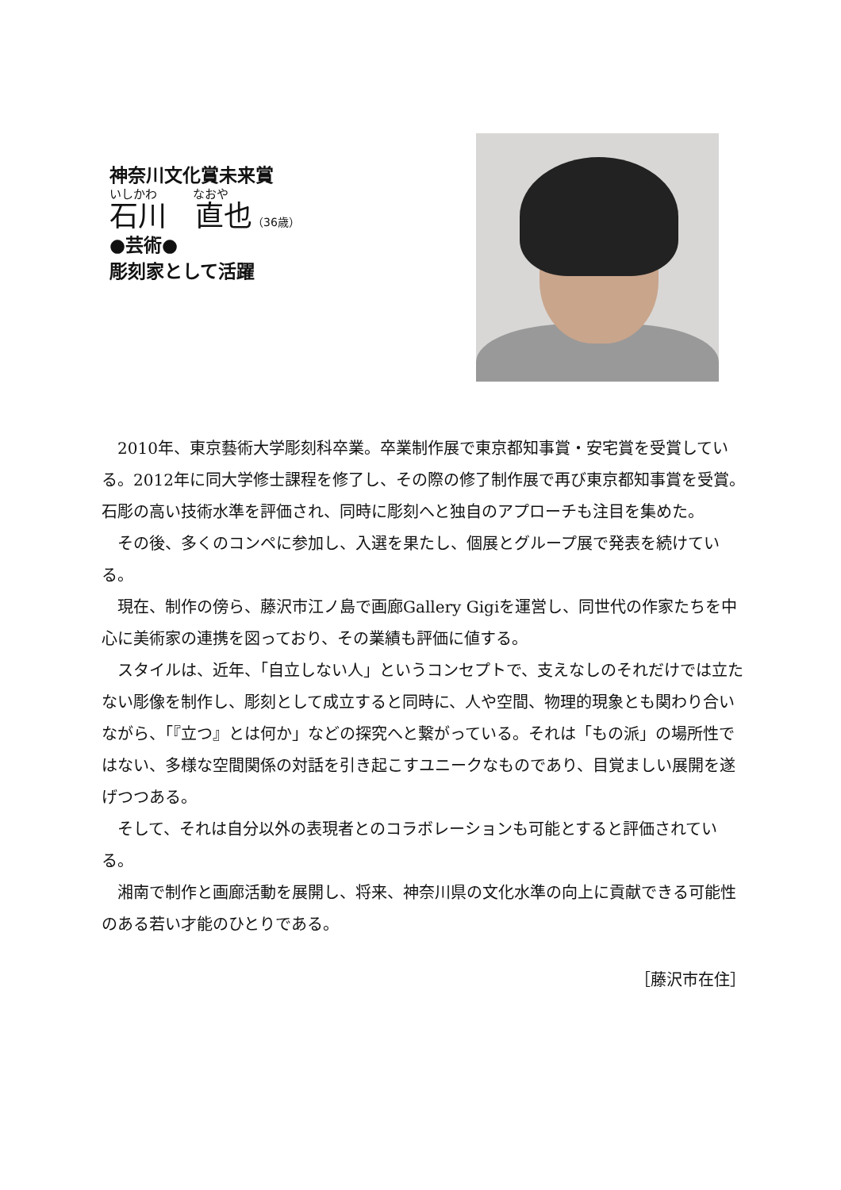神奈川文化賞未来賞
いしかわ　　　なおや
石川　直也（36歳）
●芸術●
彫刻家として活躍
2010年、東京藝術大学彫刻科卒業。卒業制作展で東京都知事賞・安宅賞を受賞している。2012年に同大学修士課程を修了し、その際の修了制作展で再び東京都知事賞を受賞。石彫の高い技術水準を評価され、同時に彫刻へと独自のアプローチも注目を集めた。
その後、多くのコンペに参加し、入選を果たし、個展とグループ展で発表を続けている。
現在、制作の傍ら、藤沢市江ノ島で画廊Gallery Gigiを運営し、同世代の作家たちを中心に美術家の連携を図っており、その業績も評価に値する。
スタイルは、近年、「自立しない人」というコンセプトで、支えなしのそれだけでは立たない彫像を制作し、彫刻として成立すると同時に、人や空間、物理的現象とも関わり合いながら、「『立つ』とは何か」などの探究へと繋がっている。それは「もの派」の場所性ではない、多様な空間関係の対話を引き起こすユニークなものであり、目覚ましい展開を遂げつつある。
そして、それは自分以外の表現者とのコラボレーションも可能とすると評価されている。
湘南で制作と画廊活動を展開し、将来、神奈川県の文化水準の向上に貢献できる可能性のある若い才能のひとりである。
［藤沢市在住］